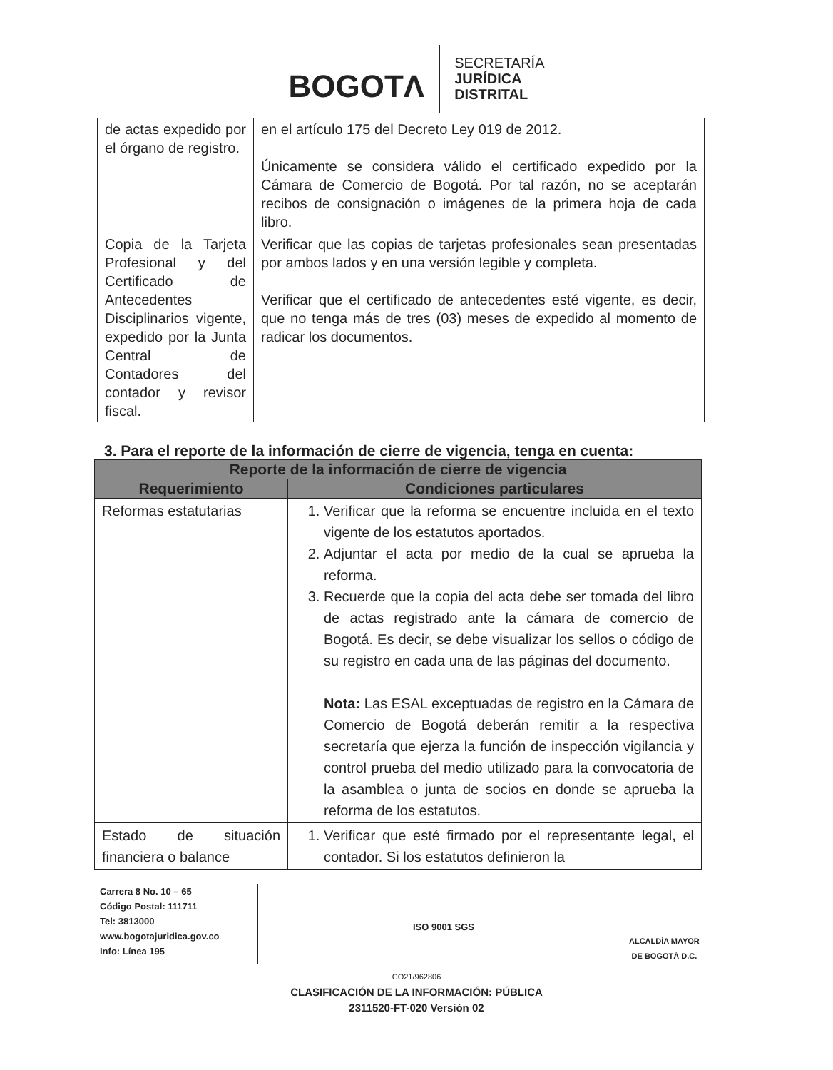BOGOTΛ
SECRETARÍA
JURÍDICA
DISTRITAL
| de actas expedido por el órgano de registro. | en el artículo 175 del Decreto Ley 019 de 2012. Únicamente se considera válido el certificado expedido por la Cámara de Comercio de Bogotá. Por tal razón, no se aceptarán recibos de consignación o imágenes de la primera hoja de cada libro. |
| Copia de la Tarjeta Profesional y del Certificado de Antecedentes Disciplinarios vigente, expedido por la Junta Central de Contadores del contador y revisor fiscal. | Verificar que las copias de tarjetas profesionales sean presentadas por ambos lados y en una versión legible y completa. Verificar que el certificado de antecedentes esté vigente, es decir, que no tenga más de tres (03) meses de expedido al momento de radicar los documentos. |
3. Para el reporte de la información de cierre de vigencia, tenga en cuenta:
| Reporte de la información de cierre de vigencia | |
| --- | --- |
| Requerimiento | Condiciones particulares |
| Reformas estatutarias | 1. Verificar que la reforma se encuentre incluida en el texto vigente de los estatutos aportados. 2. Adjuntar el acta por medio de la cual se aprueba la reforma. 3. Recuerde que la copia del acta debe ser tomada del libro de actas registrado ante la cámara de comercio de Bogotá. Es decir, se debe visualizar los sellos o código de su registro en cada una de las páginas del documento. Nota: Las ESAL exceptuadas de registro en la Cámara de Comercio de Bogotá deberán remitir a la respectiva secretaría que ejerza la función de inspección vigilancia y control prueba del medio utilizado para la convocatoria de la asamblea o junta de socios en donde se aprueba la reforma de los estatutos. |
| Estado de situación financiera o balance | 1. Verificar que esté firmado por el representante legal, el contador. Si los estatutos definieron la |
Carrera 8 No. 10 – 65
Código Postal: 111711
Tel: 3813000
www.bogotajuridica.gov.co
Info: Línea 195
ISO 9001 SGS
ALCALDÍA MAYOR
DE BOGOTÁ D.C.
CO21/962806
CLASIFICACIÓN DE LA INFORMACIÓN: PÚBLICA
2311520-FT-020 Versión 02